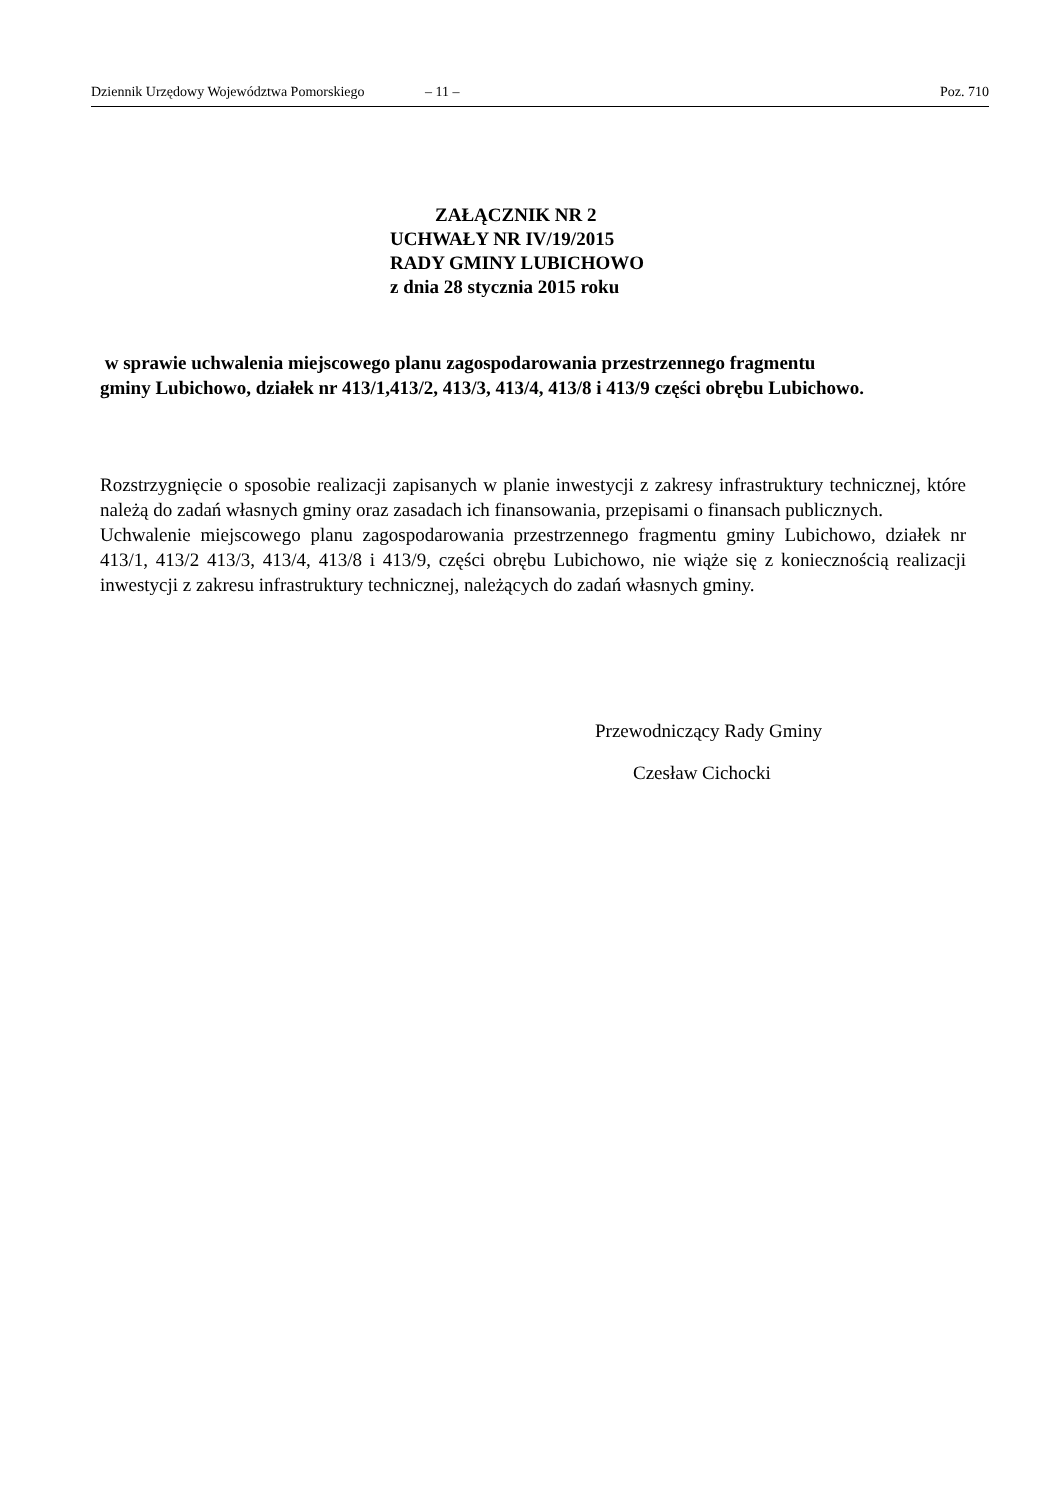Dziennik Urzędowy Województwa Pomorskiego – 11 – Poz. 710
ZAŁĄCZNIK NR 2
UCHWAŁY NR IV/19/2015
RADY GMINY LUBICHOWO
z dnia 28 stycznia 2015 roku
w sprawie uchwalenia miejscowego planu zagospodarowania przestrzennego fragmentu
gminy Lubichowo, działek nr 413/1,413/2, 413/3, 413/4, 413/8 i 413/9 części obrębu Lubichowo.
Rozstrzygnięcie o sposobie realizacji zapisanych w planie inwestycji z zakresy infrastruktury technicznej, które należą do zadań własnych gminy oraz zasadach ich finansowania, przepisami o finansach publicznych.
Uchwalenie miejscowego planu zagospodarowania przestrzennego fragmentu gminy Lubichowo, działek nr 413/1, 413/2 413/3, 413/4, 413/8 i 413/9, części obrębu Lubichowo, nie wiąże się z koniecznością realizacji inwestycji z zakresu infrastruktury technicznej, należących do zadań własnych gminy.
Przewodniczący Rady Gminy
Czesław Cichocki